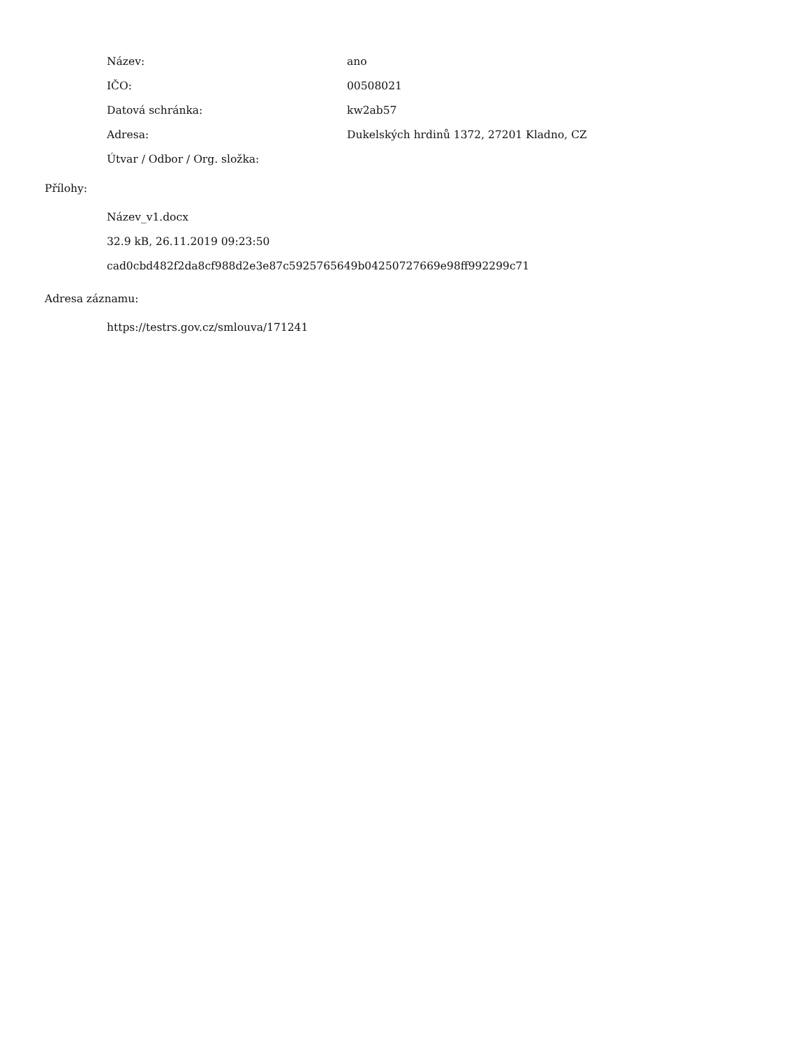| Název: | ano |
| IČO: | 00508021 |
| Datová schránka: | kw2ab57 |
| Adresa: | Dukelských hrdinů 1372, 27201 Kladno, CZ |
| Útvar / Odbor / Org. složka: | |
Přílohy:
Název_v1.docx
32.9 kB, 26.11.2019 09:23:50
cad0cbd482f2da8cf988d2e3e87c5925765649b04250727669e98ff992299c71
Adresa záznamu:
https://testrs.gov.cz/smlouva/171241